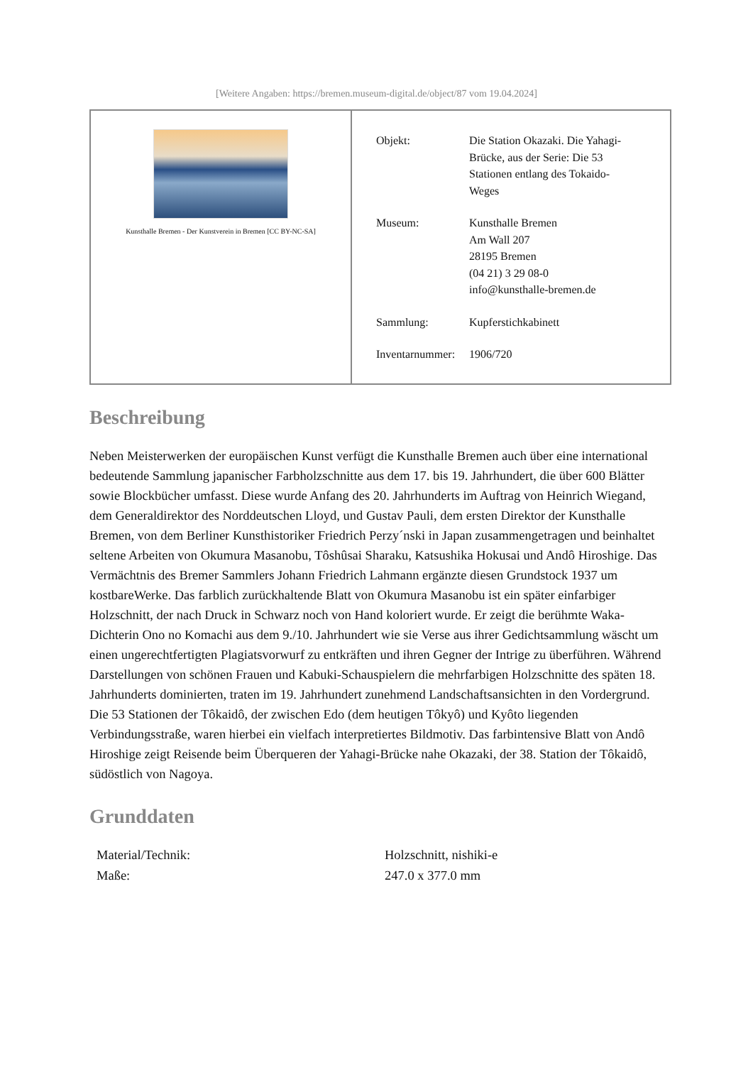[Weitere Angaben: https://bremen.museum-digital.de/object/87 vom 19.04.2024]
Kunsthalle Bremen - Der Kunstverein in Bremen [CC BY-NC-SA]
| Objekt: | Die Station Okazaki. Die Yahagi- Brücke, aus der Serie: Die 53 Stationen entlang des Tokaido- Weges |
| Museum: | Kunsthalle Bremen Am Wall 207 28195 Bremen (04 21) 3 29 08-0 info@kunsthalle-bremen.de |
| Sammlung: | Kupferstichkabinett |
| Inventarnummer: | 1906/720 |
Beschreibung
Neben Meisterwerken der europäischen Kunst verfügt die Kunsthalle Bremen auch über eine international bedeutende Sammlung japanischer Farbholzschnitte aus dem 17. bis 19. Jahrhundert, die über 600 Blätter sowie Blockbücher umfasst. Diese wurde Anfang des 20. Jahrhunderts im Auftrag von Heinrich Wiegand, dem Generaldirektor des Norddeutschen Lloyd, und Gustav Pauli, dem ersten Direktor der Kunsthalle Bremen, von dem Berliner Kunsthistoriker Friedrich Perzy´nski in Japan zusammengetragen und beinhaltet seltene Arbeiten von Okumura Masanobu, Tôshûsai Sharaku, Katsushika Hokusai und Andô Hiroshige. Das Vermächtnis des Bremer Sammlers Johann Friedrich Lahmann ergänzte diesen Grundstock 1937 um kostbareWerke. Das farblich zurückhaltende Blatt von Okumura Masanobu ist ein später einfarbiger Holzschnitt, der nach Druck in Schwarz noch von Hand koloriert wurde. Er zeigt die berühmte Waka- Dichterin Ono no Komachi aus dem 9./10. Jahrhundert wie sie Verse aus ihrer Gedichtsammlung wäscht um einen ungerechtfertigten Plagiatsvorwurf zu entkräften und ihren Gegner der Intrige zu überführen. Während Darstellungen von schönen Frauen und Kabuki-Schauspielern die mehrfarbigen Holzschnitte des späten 18. Jahrhunderts dominierten, traten im 19. Jahrhundert zunehmend Landschaftsansichten in den Vordergrund. Die 53 Stationen der Tôkaidô, der zwischen Edo (dem heutigen Tôkyô) und Kyôto liegenden Verbindungsstraße, waren hierbei ein vielfach interpretiertes Bildmotiv. Das farbintensive Blatt von Andô Hiroshige zeigt Reisende beim Überqueren der Yahagi-Brücke nahe Okazaki, der 38. Station der Tôkaidô, südöstlich von Nagoya.
Grunddaten
| Material/Technik: | Holzschnitt, nishiki-e |
| Maße: | 247.0 x 377.0 mm |